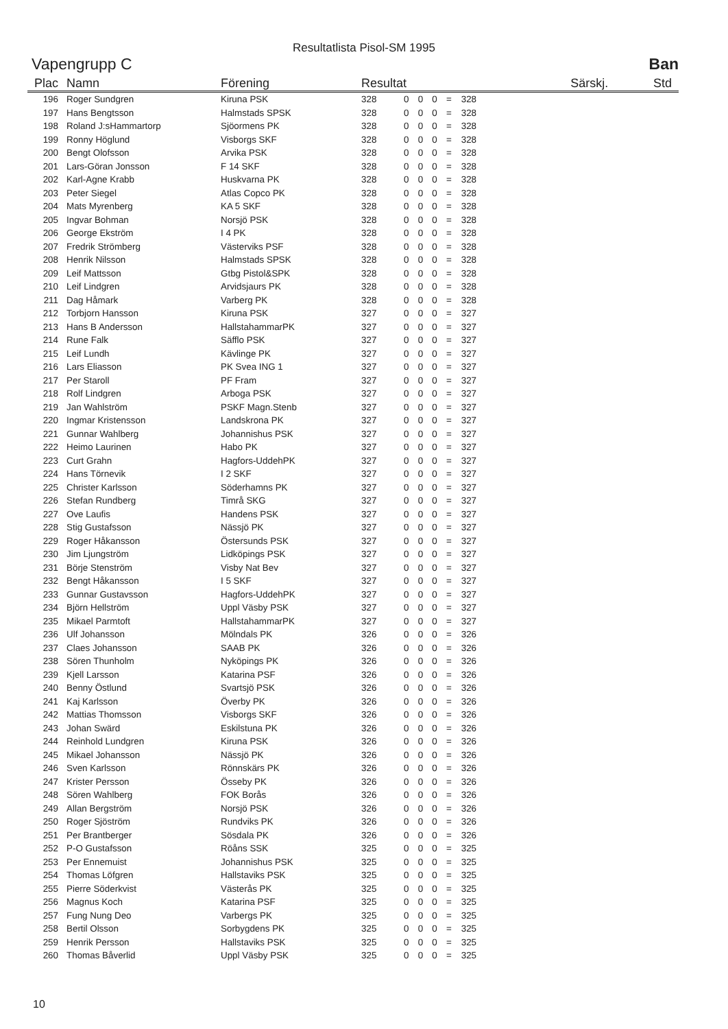Resultatlista Pisol-SM 1995
Vapengrupp C Ban
| Plac | Namn | Förening | Resultat | | | | | | Särskj. | Std |
| --- | --- | --- | --- | --- | --- | --- | --- | --- | --- | --- |
| 196 | Roger Sundgren | Kiruna PSK | 328 | 0 | 0 | 0 | = | 328 | | |
| 197 | Hans Bengtsson | Halmstads SPSK | 328 | 0 | 0 | 0 | = | 328 | | |
| 198 | Roland J:sHammartorp | Sjöormens PK | 328 | 0 | 0 | 0 | = | 328 | | |
| 199 | Ronny Höglund | Visborgs SKF | 328 | 0 | 0 | 0 | = | 328 | | |
| 200 | Bengt Olofsson | Arvika PSK | 328 | 0 | 0 | 0 | = | 328 | | |
| 201 | Lars-Göran Jonsson | F 14 SKF | 328 | 0 | 0 | 0 | = | 328 | | |
| 202 | Karl-Agne Krabb | Huskvarna PK | 328 | 0 | 0 | 0 | = | 328 | | |
| 203 | Peter Siegel | Atlas Copco PK | 328 | 0 | 0 | 0 | = | 328 | | |
| 204 | Mats Myrenberg | KA 5 SKF | 328 | 0 | 0 | 0 | = | 328 | | |
| 205 | Ingvar Bohman | Norsjö PSK | 328 | 0 | 0 | 0 | = | 328 | | |
| 206 | George Ekström | I 4 PK | 328 | 0 | 0 | 0 | = | 328 | | |
| 207 | Fredrik Strömberg | Västerviks PSF | 328 | 0 | 0 | 0 | = | 328 | | |
| 208 | Henrik Nilsson | Halmstads SPSK | 328 | 0 | 0 | 0 | = | 328 | | |
| 209 | Leif Mattsson | Gtbg Pistol&SPK | 328 | 0 | 0 | 0 | = | 328 | | |
| 210 | Leif Lindgren | Arvidsjaurs PK | 328 | 0 | 0 | 0 | = | 328 | | |
| 211 | Dag Håmark | Varberg PK | 328 | 0 | 0 | 0 | = | 328 | | |
| 212 | Torbjorn Hansson | Kiruna PSK | 327 | 0 | 0 | 0 | = | 327 | | |
| 213 | Hans B Andersson | HallstahammarPK | 327 | 0 | 0 | 0 | = | 327 | | |
| 214 | Rune Falk | Säfflo PSK | 327 | 0 | 0 | 0 | = | 327 | | |
| 215 | Leif Lundh | Kävlinge PK | 327 | 0 | 0 | 0 | = | 327 | | |
| 216 | Lars Eliasson | PK Svea ING 1 | 327 | 0 | 0 | 0 | = | 327 | | |
| 217 | Per Staroll | PF Fram | 327 | 0 | 0 | 0 | = | 327 | | |
| 218 | Rolf Lindgren | Arboga PSK | 327 | 0 | 0 | 0 | = | 327 | | |
| 219 | Jan Wahlström | PSKF Magn.Stenb | 327 | 0 | 0 | 0 | = | 327 | | |
| 220 | Ingmar Kristensson | Landskrona PK | 327 | 0 | 0 | 0 | = | 327 | | |
| 221 | Gunnar Wahlberg | Johannishus PSK | 327 | 0 | 0 | 0 | = | 327 | | |
| 222 | Heimo Laurinen | Habo PK | 327 | 0 | 0 | 0 | = | 327 | | |
| 223 | Curt Grahn | Hagfors-UddehPK | 327 | 0 | 0 | 0 | = | 327 | | |
| 224 | Hans Törnevik | I 2 SKF | 327 | 0 | 0 | 0 | = | 327 | | |
| 225 | Christer Karlsson | Söderhamns PK | 327 | 0 | 0 | 0 | = | 327 | | |
| 226 | Stefan Rundberg | Timrå SKG | 327 | 0 | 0 | 0 | = | 327 | | |
| 227 | Ove Laufis | Handens PSK | 327 | 0 | 0 | 0 | = | 327 | | |
| 228 | Stig Gustafsson | Nässjö PK | 327 | 0 | 0 | 0 | = | 327 | | |
| 229 | Roger Håkansson | Östersunds PSK | 327 | 0 | 0 | 0 | = | 327 | | |
| 230 | Jim Ljungström | Lidköpings PSK | 327 | 0 | 0 | 0 | = | 327 | | |
| 231 | Börje Stenström | Visby Nat Bev | 327 | 0 | 0 | 0 | = | 327 | | |
| 232 | Bengt Håkansson | I 5 SKF | 327 | 0 | 0 | 0 | = | 327 | | |
| 233 | Gunnar Gustavsson | Hagfors-UddehPK | 327 | 0 | 0 | 0 | = | 327 | | |
| 234 | Björn Hellström | Uppl Väsby PSK | 327 | 0 | 0 | 0 | = | 327 | | |
| 235 | Mikael Parmtoft | HallstahammarPK | 327 | 0 | 0 | 0 | = | 327 | | |
| 236 | Ulf Johansson | Mölndals PK | 326 | 0 | 0 | 0 | = | 326 | | |
| 237 | Claes Johansson | SAAB PK | 326 | 0 | 0 | 0 | = | 326 | | |
| 238 | Sören Thunholm | Nyköpings PK | 326 | 0 | 0 | 0 | = | 326 | | |
| 239 | Kjell Larsson | Katarina PSF | 326 | 0 | 0 | 0 | = | 326 | | |
| 240 | Benny Östlund | Svartsjö PSK | 326 | 0 | 0 | 0 | = | 326 | | |
| 241 | Kaj Karlsson | Överby PK | 326 | 0 | 0 | 0 | = | 326 | | |
| 242 | Mattias Thomsson | Visborgs SKF | 326 | 0 | 0 | 0 | = | 326 | | |
| 243 | Johan Swärd | Eskilstuna PK | 326 | 0 | 0 | 0 | = | 326 | | |
| 244 | Reinhold Lundgren | Kiruna PSK | 326 | 0 | 0 | 0 | = | 326 | | |
| 245 | Mikael Johansson | Nässjö PK | 326 | 0 | 0 | 0 | = | 326 | | |
| 246 | Sven Karlsson | Rönnskärs PK | 326 | 0 | 0 | 0 | = | 326 | | |
| 247 | Krister Persson | Össeby PK | 326 | 0 | 0 | 0 | = | 326 | | |
| 248 | Sören Wahlberg | FOK Borås | 326 | 0 | 0 | 0 | = | 326 | | |
| 249 | Allan Bergström | Norsjö PSK | 326 | 0 | 0 | 0 | = | 326 | | |
| 250 | Roger Sjöström | Rundviks PK | 326 | 0 | 0 | 0 | = | 326 | | |
| 251 | Per Brantberger | Sösdala PK | 326 | 0 | 0 | 0 | = | 326 | | |
| 252 | P-O Gustafsson | Röåns SSK | 325 | 0 | 0 | 0 | = | 325 | | |
| 253 | Per Ennemuist | Johannishus PSK | 325 | 0 | 0 | 0 | = | 325 | | |
| 254 | Thomas Löfgren | Hallstaviks PSK | 325 | 0 | 0 | 0 | = | 325 | | |
| 255 | Pierre Söderkvist | Västerås PK | 325 | 0 | 0 | 0 | = | 325 | | |
| 256 | Magnus Koch | Katarina PSF | 325 | 0 | 0 | 0 | = | 325 | | |
| 257 | Fung Nung Deo | Varbergs PK | 325 | 0 | 0 | 0 | = | 325 | | |
| 258 | Bertil Olsson | Sorbygdens PK | 325 | 0 | 0 | 0 | = | 325 | | |
| 259 | Henrik Persson | Hallstaviks PSK | 325 | 0 | 0 | 0 | = | 325 | | |
| 260 | Thomas Båverlid | Uppl Väsby PSK | 325 | 0 | 0 | 0 | = | 325 | | |
10